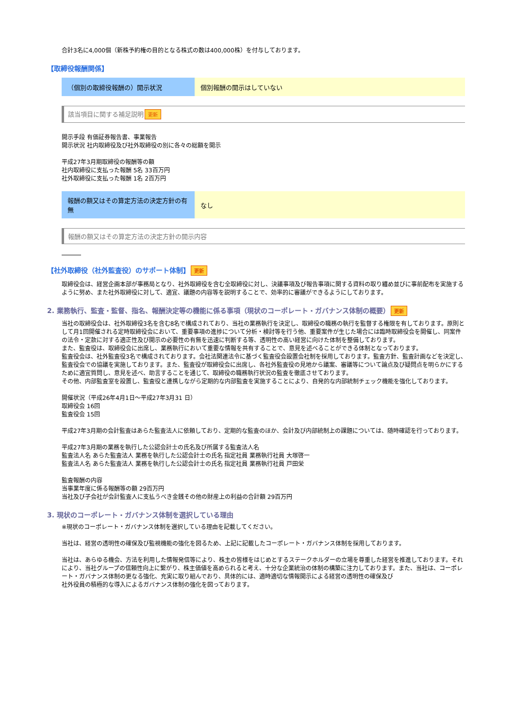合計3名に4,000個（新株予約権の目的となる株式の数は400,000株）を付与しております。
【取締役報酬関係】
| （個別の取締役報酬の）開示状況 | 個別報酬の開示はしていない |
該当項目に関する補足説明 更新
開示手段 有価証券報告書、事業報告
開示状況 社内取締役及び社外取締役の別に各々の総額を開示
平成27年3月期取締役の報酬等の額
社内取締役に支払った報酬 5名 33百万円
社外取締役に支払った報酬 1名 2百万円
| 報酬の額又はその算定方法の決定方針の有無 | なし |
報酬の額又はその算定方法の決定方針の開示内容
【社外取締役（社外監査役）のサポート体制】 更新
取締役会は、経営企画本部が事務局となり、社外取締役を含む全取締役に対し、決議事項及び報告事項に関する資料の取り纏め並びに事前配布を実施するように努め、また社外取締役に対して、適宜、議題の内容等を説明することで、効率的に審議ができるようにしております。
2. 業務執行、監査・監督、指名、報酬決定等の機能に係る事項（現状のコーポレート・ガバナンス体制の概要） 更新
当社の取締役会は、社外取締役3名を含む8名で構成されており、当社の業務執行を決定し、取締役の職務の執行を監督する権限を有しております。原則として月1回開催される定時取締役会において、重要事項の進捗について分析・検討等を行う他、重要案件が生じた場合には臨時取締役会を開催し、同案件の法令・定款に対する適正性及び開示の必要性の有無を迅速に判断する等、透明性の高い経営に向けた体制を整備しております。
また、監査役は、取締役会に出席し、業務執行において重要な情報を共有することで、意見を述べることができる体制となっております。
監査役会は、社外監査役3名で構成されております。会社法関連法令に基づく監査役会設置会社制を採用しております。監査方針、監査計画などを決定し、監査役会での協議を実施しております。また、監査役が取締役会に出席し、各社外監査役の見地から議案、審議等について論点及び疑問点を明らかにするために適宜質問し、意見を述べ、助言することを通じて、取締役の職務執行状況の監査を徹底させております。
その他、内部監査室を設置し、監査役と連携しながら定期的な内部監査を実施することにより、自発的な内部統制チェック機能を強化しております。
開催状況（平成26年4月1日～平成27年3月31 日）
取締役会 16回
監査役会 15回
平成27年3月期の会計監査はあらた監査法人に依頼しており、定期的な監査のほか、会計及び内部統制上の課題については、随時確認を行っております。
平成27年3月期の業務を執行した公認会計士の氏名及び所属する監査法人名
監査法人名 あらた監査法人 業務を執行した公認会計士の氏名 指定社員 業務執行社員 大塚啓一
監査法人名 あらた監査法人 業務を執行した公認会計士の氏名 指定社員 業務執行社員 戸田栄
監査報酬の内容
当事業年度に係る報酬等の額 29百万円
当社及び子会社が会計監査人に支払うべき金銭その他の財産上の利益の合計額 29百万円
3. 現状のコーポレート・ガバナンス体制を選択している理由
※現状のコーポレート・ガバナンス体制を選択している理由を記載してください。
当社は、経営の透明性の確保及び監視機能の強化を図るため、上記に記載したコーポレート・ガバナンス体制を採用しております。
当社は、あらゆる機会、方法を利用した情報発信等により、株主の皆様をはじめとするステークホルダーの立場を尊重した経営を推進しております。それにより、当社グループの信頼性向上に繋がり、株主価値を高められると考え、十分な企業統治の体制の構築に注力しております。また、当社は、コーポレート・ガバナンス体制の更なる強化、充実に取り組んでおり、具体的には、適時適切な情報開示による経営の透明性の確保及び
社外役員の積極的な導入によるガバナンス体制の強化を図っております。